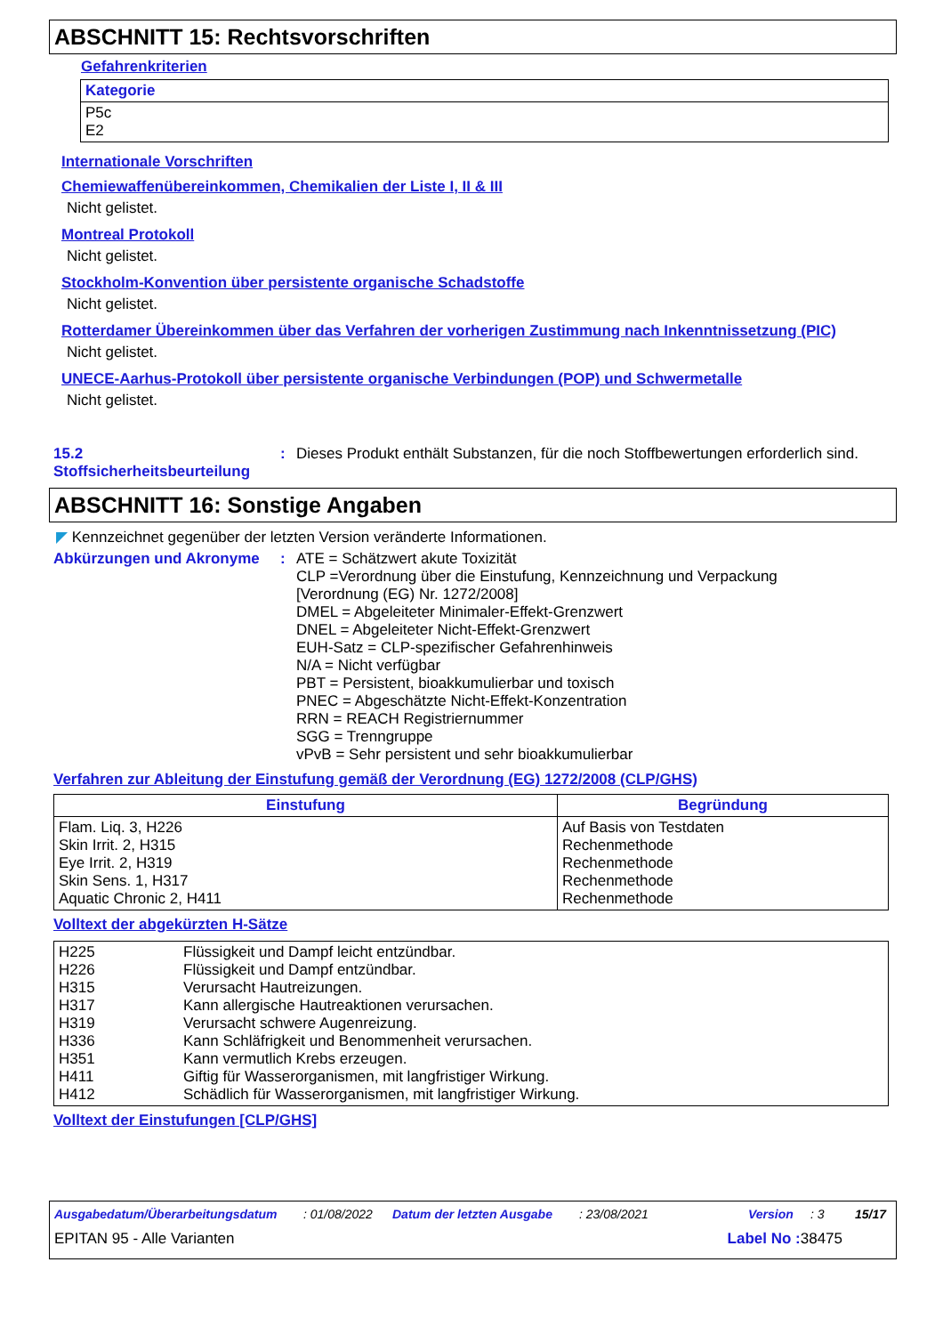ABSCHNITT 15: Rechtsvorschriften
Gefahrenkriterien
| Kategorie |
| --- |
| P5c E2 |
Internationale Vorschriften
Chemiewaffenübereinkommen, Chemikalien der Liste I, II & III
Nicht gelistet.
Montreal Protokoll
Nicht gelistet.
Stockholm-Konvention über persistente organische Schadstoffe
Nicht gelistet.
Rotterdamer Übereinkommen über das Verfahren der vorherigen Zustimmung nach Inkenntnissetzung (PIC)
Nicht gelistet.
UNECE-Aarhus-Protokoll über persistente organische Verbindungen (POP) und Schwermetalle
Nicht gelistet.
15.2 Stoffsicherheitsbeurteilung
: Dieses Produkt enthält Substanzen, für die noch Stoffbewertungen erforderlich sind.
ABSCHNITT 16: Sonstige Angaben
◤ Kennzeichnet gegenüber der letzten Version veränderte Informationen.
Abkürzungen und Akronyme :
ATE = Schätzwert akute Toxizität
CLP =Verordnung über die Einstufung, Kennzeichnung und Verpackung
[Verordnung (EG) Nr. 1272/2008]
DMEL = Abgeleiteter Minimaler-Effekt-Grenzwert
DNEL = Abgeleiteter Nicht-Effekt-Grenzwert
EUH-Satz = CLP-spezifischer Gefahrenhinweis
N/A = Nicht verfügbar
PBT = Persistent, bioakkumulierbar und toxisch
PNEC = Abgeschätzte Nicht-Effekt-Konzentration
RRN = REACH Registriernummer
SGG = Trenngruppe
vPvB = Sehr persistent und sehr bioakkumulierbar
Verfahren zur Ableitung der Einstufung gemäß der Verordnung (EG) 1272/2008 (CLP/GHS)
| Einstufung | Begründung |
| --- | --- |
| Flam. Liq. 3, H226 Skin Irrit. 2, H315 Eye Irrit. 2, H319 Skin Sens. 1, H317 Aquatic Chronic 2, H411 | Auf Basis von Testdaten Rechenmethode Rechenmethode Rechenmethode Rechenmethode |
Volltext der abgekürzten H-Sätze
| H225 H226 H315 H317 H319 H336 H351 H411 H412 | Flüssigkeit und Dampf leicht entzündbar. Flüssigkeit und Dampf entzündbar. Verursacht Hautreizungen. Kann allergische Hautreaktionen verursachen. Verursacht schwere Augenreizung. Kann Schläfrigkeit und Benommenheit verursachen. Kann vermutlich Krebs erzeugen. Giftig für Wasserorganismen, mit langfristiger Wirkung. Schädlich für Wasserorganismen, mit langfristiger Wirkung. |
Volltext der Einstufungen [CLP/GHS]
Ausgabedatum/Überarbeitungsdatum: 01/08/2022 Datum der letzten Ausgabe: 23/08/2021 Version: 3 15/17
EPITAN 95 - Alle Varianten Label No : 38475